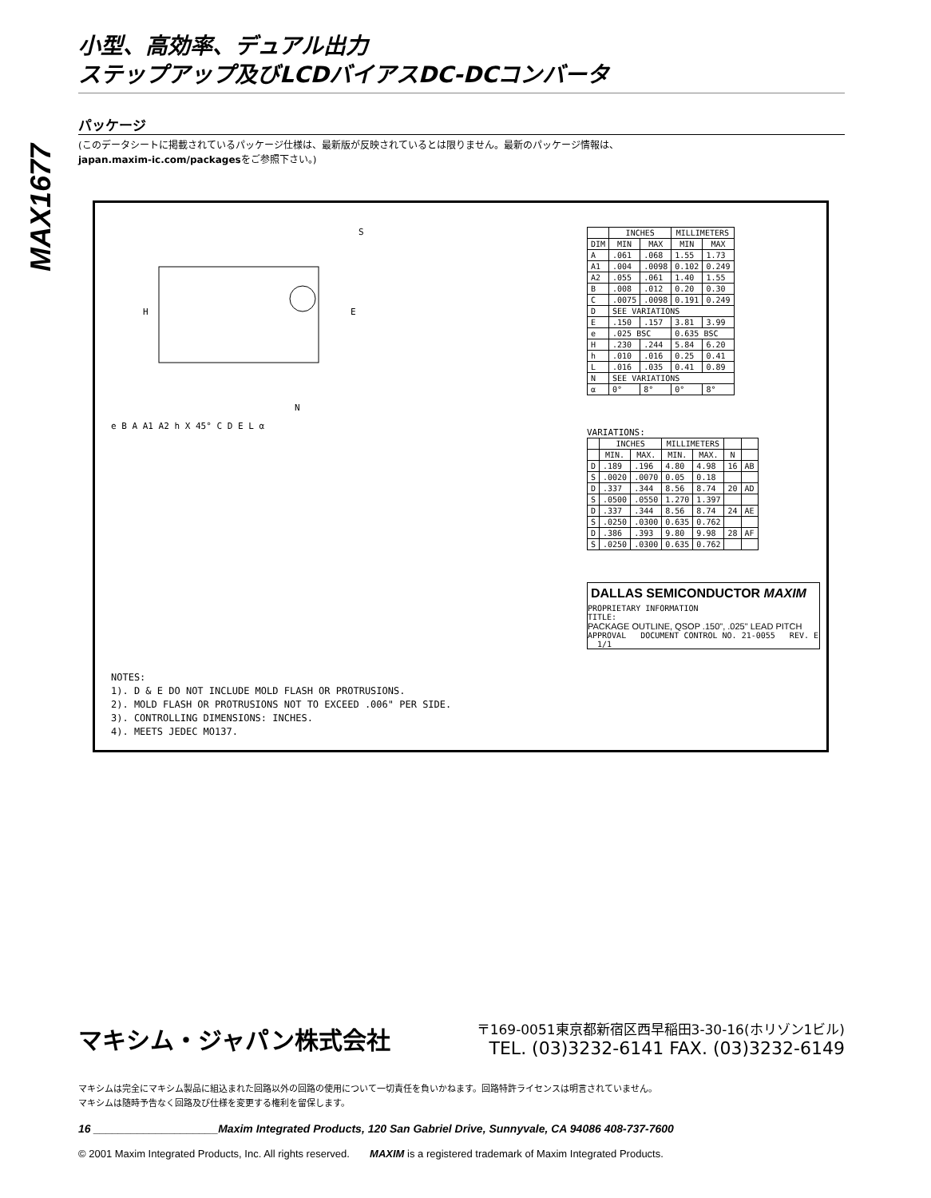MAX1677
小型、高効率、デュアル出力
ステップアップ及びLCDバイアスDC-DCコンバータ
パッケージ
(このデータシートに掲載されているパッケージ仕様は、最新版が反映されているとは限りません。最新のパッケージ情報は、
japan.maxim-ic.com/packagesをご参照下さい。)
H
E
S
N
e B A A1 A2 h X 45° C D E L α
NOTES:
1). D & E DO NOT INCLUDE MOLD FLASH OR PROTRUSIONS.
2). MOLD FLASH OR PROTRUSIONS NOT TO EXCEED .006" PER SIDE.
3). CONTROLLING DIMENSIONS: INCHES.
4). MEETS JEDEC MO137.
| | INCHES | | MILLIMETERS | |
| --- | --- | --- | --- | --- |
| DIM | MIN | MAX | MIN | MAX |
| A | .061 | .068 | 1.55 | 1.73 |
| A1 | .004 | .0098 | 0.102 | 0.249 |
| A2 | .055 | .061 | 1.40 | 1.55 |
| B | .008 | .012 | 0.20 | 0.30 |
| C | .0075 | .0098 | 0.191 | 0.249 |
| D | SEE VARIATIONS | | | |
| E | .150 | .157 | 3.81 | 3.99 |
| e | .025 BSC | | 0.635 BSC | |
| H | .230 | .244 | 5.84 | 6.20 |
| h | .010 | .016 | 0.25 | 0.41 |
| L | .016 | .035 | 0.41 | 0.89 |
| N | SEE VARIATIONS | | | |
| α | 0° | 8° | 0° | 8° |
VARIATIONS:
| | INCHES | | MILLIMETERS | | | |
| --- | --- | --- | --- | --- | --- | --- |
| | MIN. | MAX. | MIN. | MAX. | N | |
| D | .189 | .196 | 4.80 | 4.98 | 16 | AB |
| S | .0020 | .0070 | 0.05 | 0.18 | | |
| D | .337 | .344 | 8.56 | 8.74 | 20 | AD |
| S | .0500 | .0550 | 1.270 | 1.397 | | |
| D | .337 | .344 | 8.56 | 8.74 | 24 | AE |
| S | .0250 | .0300 | 0.635 | 0.762 | | |
| D | .386 | .393 | 9.80 | 9.98 | 28 | AF |
| S | .0250 | .0300 | 0.635 | 0.762 | | |
DALLAS SEMICONDUCTOR MAXIM
PROPRIETARY INFORMATION
TITLE:
PACKAGE OUTLINE, QSOP .150", .025" LEAD PITCH
APPROVAL DOCUMENT CONTROL NO. 21-0055 REV. E 1/1
マキシム・ジャパン株式会社
〒169-0051東京都新宿区西早稲田3-30-16(ホリゾン1ビル)
TEL. (03)3232-6141 FAX. (03)3232-6149
マキシムは完全にマキシム製品に組込まれた回路以外の回路の使用について一切責任を負いかねます。回路特許ライセンスは明言されていません。
マキシムは随時予告なく回路及び仕様を変更する権利を留保します。
16 ____________________Maxim Integrated Products, 120 San Gabriel Drive, Sunnyvale, CA 94086 408-737-7600
© 2001 Maxim Integrated Products, Inc. All rights reserved. MAXIM is a registered trademark of Maxim Integrated Products.